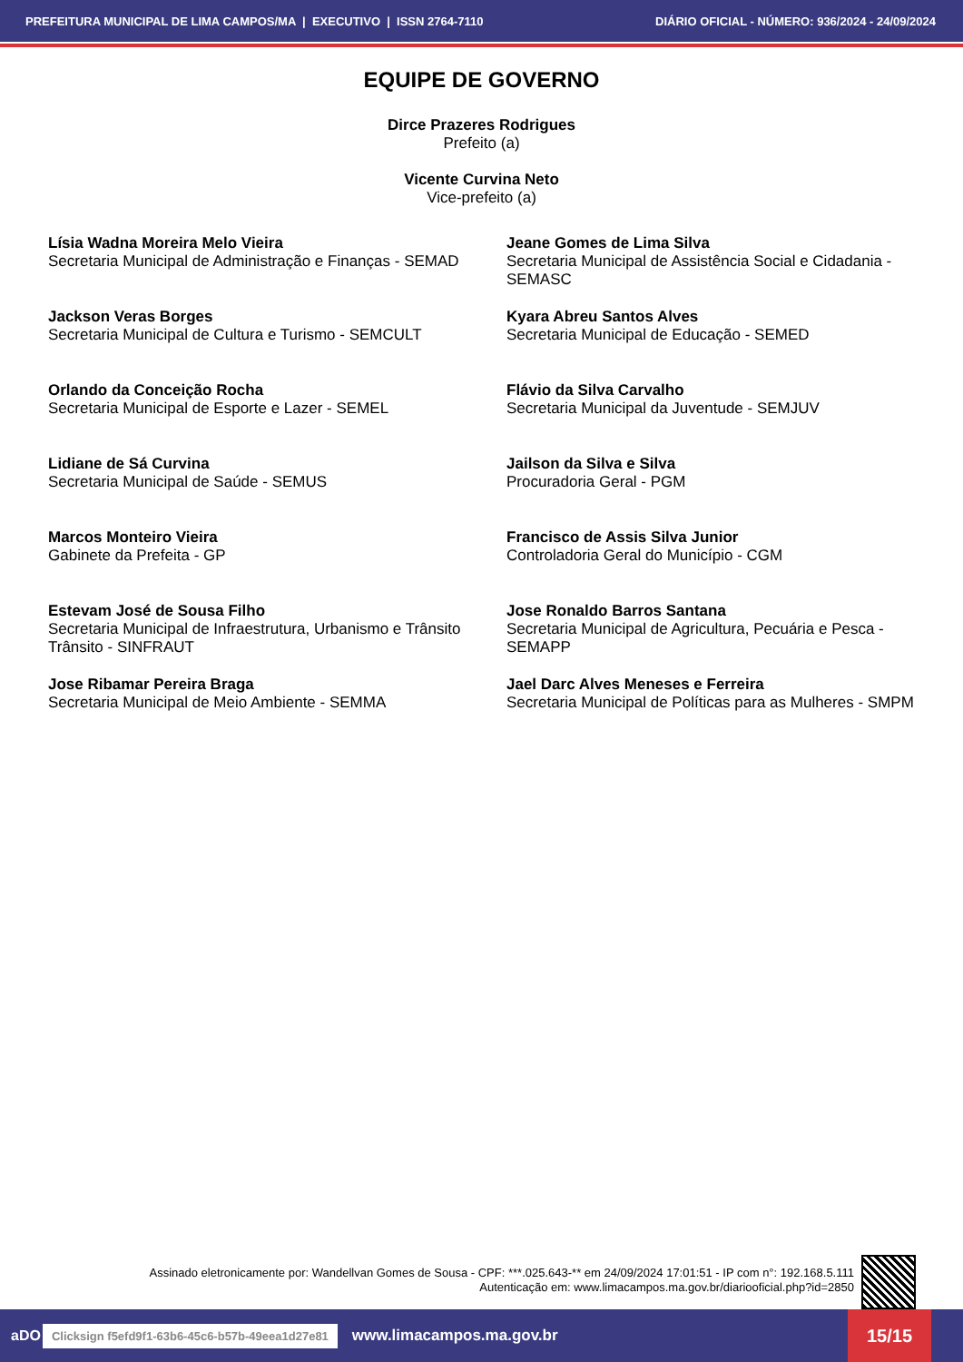PREFEITURA MUNICIPAL DE LIMA CAMPOS/MA | EXECUTIVO | ISSN 2764-7110 DIÁRIO OFICIAL - NÚMERO: 936/2024 - 24/09/2024
EQUIPE DE GOVERNO
Dirce Prazeres Rodrigues
Prefeito (a)
Vicente Curvina Neto
Vice-prefeito (a)
Lísia Wadna Moreira Melo Vieira
Secretaria Municipal de Administração e Finanças - SEMAD
Jeane Gomes de Lima Silva
Secretaria Municipal de Assistência Social e Cidadania - SEMASC
Jackson Veras Borges
Secretaria Municipal de Cultura e Turismo - SEMCULT
Kyara Abreu Santos Alves
Secretaria Municipal de Educação - SEMED
Orlando da Conceição Rocha
Secretaria Municipal de Esporte e Lazer - SEMEL
Flávio da Silva Carvalho
Secretaria Municipal da Juventude - SEMJUV
Lidiane de Sá Curvina
Secretaria Municipal de Saúde - SEMUS
Jailson da Silva e Silva
Procuradoria Geral - PGM
Marcos Monteiro Vieira
Gabinete da Prefeita - GP
Francisco de Assis Silva Junior
Controladoria Geral do Município - CGM
Estevam José de Sousa Filho
Secretaria Municipal de Infraestrutura, Urbanismo e Trânsito Trânsito - SINFRAUT
Jose Ronaldo Barros Santana
Secretaria Municipal de Agricultura, Pecuária e Pesca - SEMAPP
Jose Ribamar Pereira Braga
Secretaria Municipal de Meio Ambiente - SEMMA
Jael Darc Alves Meneses e Ferreira
Secretaria Municipal de Políticas para as Mulheres - SMPM
Assinado eletronicamente por: Wandellvan Gomes de Sousa - CPF: ***.025.643-** em 24/09/2024 17:01:51 - IP com n°: 192.168.5.111
Autenticação em: www.limacampos.ma.gov.br/diariooficial.php?id=2850
aDO Clicksign f5efd9f1-63b6-45c6-b57b-49eea1d27e81 www.limacampos.ma.gov.br 15/15